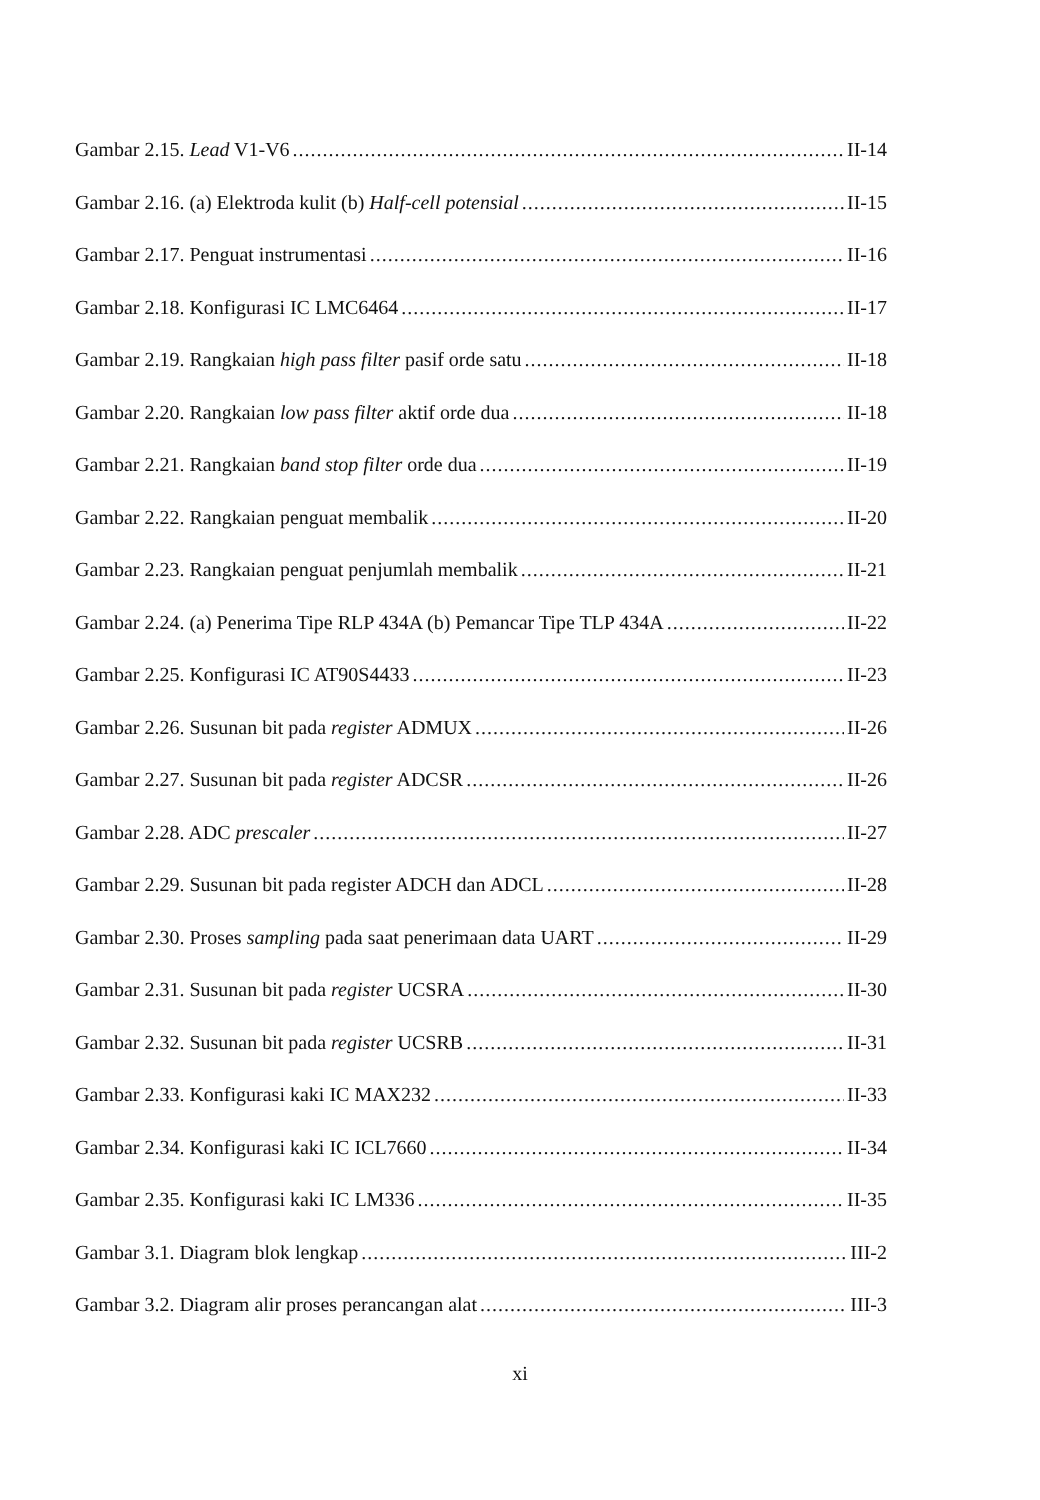Gambar 2.15. Lead V1-V6 II-14
Gambar 2.16. (a) Elektroda kulit (b) Half-cell potensial II-15
Gambar 2.17. Penguat instrumentasi II-16
Gambar 2.18. Konfigurasi IC LMC6464 II-17
Gambar 2.19. Rangkaian high pass filter pasif orde satu II-18
Gambar 2.20. Rangkaian low pass filter aktif orde dua II-18
Gambar 2.21. Rangkaian band stop filter orde dua II-19
Gambar 2.22. Rangkaian penguat membalik II-20
Gambar 2.23. Rangkaian penguat penjumlah membalik II-21
Gambar 2.24. (a) Penerima Tipe RLP 434A (b) Pemancar Tipe TLP 434A II-22
Gambar 2.25. Konfigurasi IC AT90S4433 II-23
Gambar 2.26. Susunan bit pada register ADMUX II-26
Gambar 2.27. Susunan bit pada register ADCSR II-26
Gambar 2.28. ADC prescaler II-27
Gambar 2.29. Susunan bit pada register ADCH dan ADCL II-28
Gambar 2.30. Proses sampling pada saat penerimaan data UART II-29
Gambar 2.31. Susunan bit pada register UCSRA II-30
Gambar 2.32. Susunan bit pada register UCSRB II-31
Gambar 2.33. Konfigurasi kaki IC MAX232 II-33
Gambar 2.34. Konfigurasi kaki IC ICL7660 II-34
Gambar 2.35. Konfigurasi kaki IC LM336 II-35
Gambar 3.1. Diagram blok lengkap III-2
Gambar 3.2. Diagram alir proses perancangan alat III-3
xi